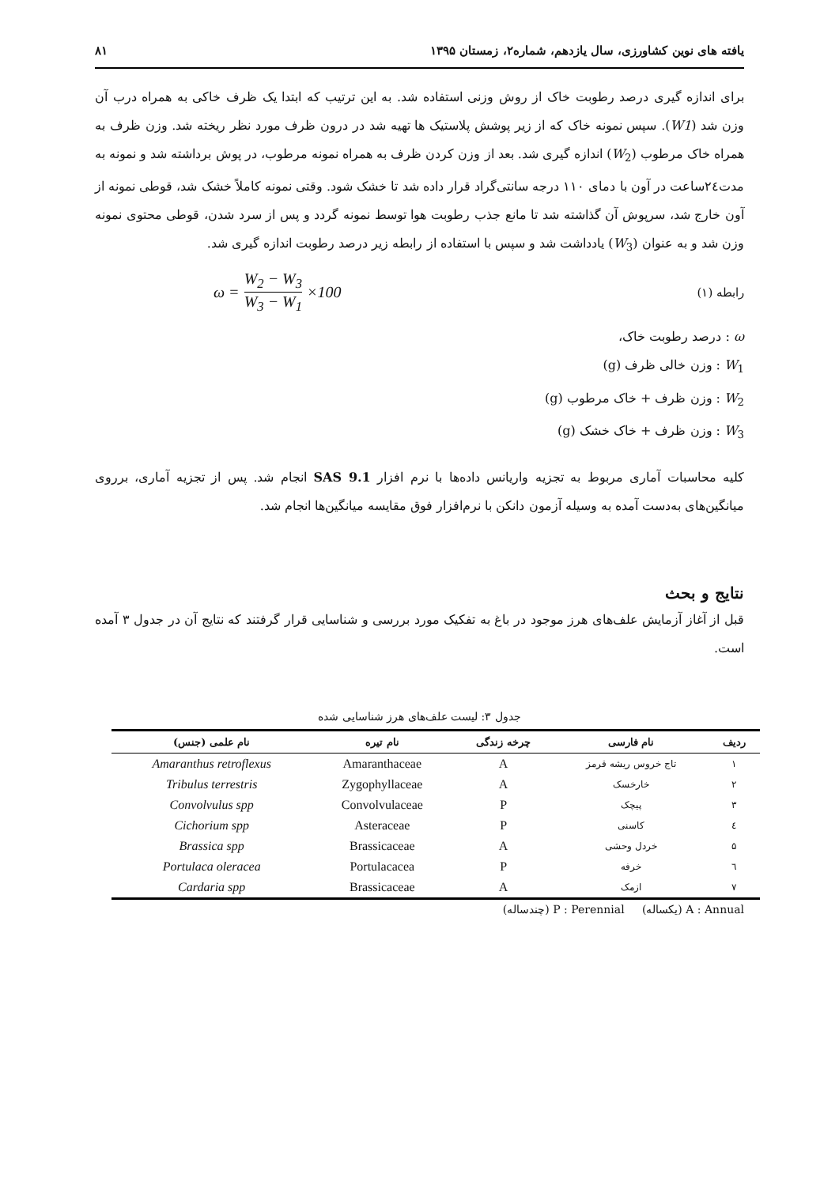یافته های نوین کشاورزی، سال یازدهم، شماره۲، زمستان ۱۳۹۵ ۸۱
برای اندازه گیری درصد رطوبت خاک از روش وزنی استفاده شد. به این ترتیب که ابتدا یک ظرف خاکی به همراه درب آن وزن شد (W1). سپس نمونه خاک که از زیر پوشش پلاستیک ها تهیه شد در درون ظرف مورد نظر ریخته شد. وزن ظرف به همراه خاک مرطوب (W<sub>2</sub>) اندازه گیری شد. بعد از وزن کردن ظرف به همراه نمونه مرطوب، در پوش برداشته شد و نمونه به مدت۲٤ساعت در آون با دمای ۱۱۰ درجه سانتی‌گراد قرار داده شد تا خشک شود. وقتی نمونه کاملاً خشک شد، قوطی نمونه از آون خارج شد، سرپوش آن گذاشته شد تا مانع جذب رطوبت هوا توسط نمونه گردد و پس از سرد شدن، قوطی محتوی نمونه وزن شد و به عنوان (W<sub>3</sub>) یادداشت شد و سپس با استفاده از رابطه زیر درصد رطوبت اندازه گیری شد.
رابطه (۱) ω = W<sub>2</sub> − W<sub>3</sub> W<sub>3</sub> − W<sub>1</sub> ×100
ω : درصد رطوبت خاک،
W<sub>1</sub> : وزن خالی ظرف (g)
W<sub>2</sub> : وزن ظرف + خاک مرطوب (g)
W<sub>3</sub> : وزن ظرف + خاک خشک (g)
کلیه محاسبات آماری مربوط به تجزیه واریانس داده‌ها با نرم افزار SAS 9.1 انجام شد. پس از تجزیه آماری، برروی میانگین‌های به‌دست آمده به وسیله آزمون دانکن با نرم‌افزار فوق مقایسه میانگین‌ها انجام شد.
نتایج و بحث
قبل از آغاز آزمایش علف‌های هرز موجود در باغ به تفکیک مورد بررسی و شناسایی قرار گرفتند که نتایج آن در جدول ۳ آمده است.
جدول ۳: لیست علف‌های هرز شناسایی شده
| ردیف | نام فارسی | چرخه زندگی | نام تیره | نام علمی (جنس) |
| --- | --- | --- | --- | --- |
| ۱ | تاج خروس ریشه قرمز | A | Amaranthaceae | Amaranthus retroflexus |
| ۲ | خارخسک | A | Zygophyllaceae | Tribulus terrestris |
| ۳ | پیچک | P | Convolvulaceae | Convolvulus spp |
| ٤ | کاسنی | P | Asteraceae | Cichorium spp |
| ۵ | خردل وحشی | A | Brassicaceae | Brassica spp |
| ٦ | خرفه | P | Portulacacea | Portulaca oleracea |
| ۷ | ازمک | A | Brassicaceae | Cardaria spp |
A : Annual (یکساله) P : Perennial (چندساله)